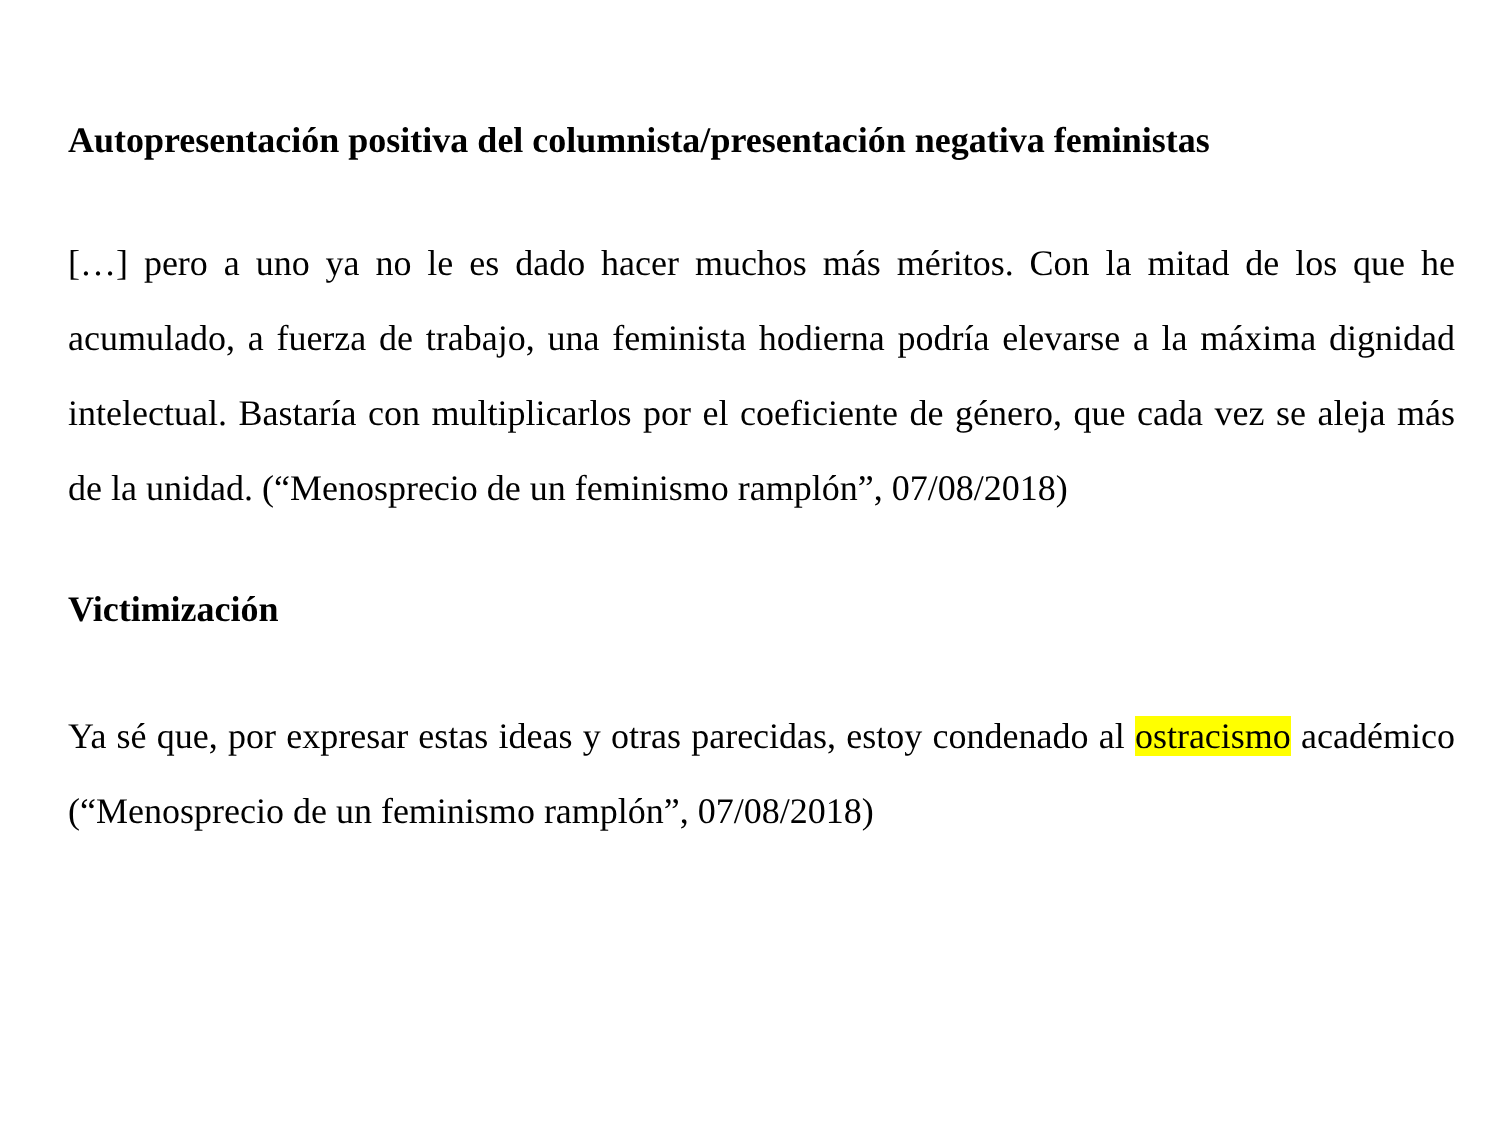Autopresentación positiva del columnista/presentación negativa feministas
[…] pero a uno ya no le es dado hacer muchos más méritos. Con la mitad de los que he acumulado, a fuerza de trabajo, una feminista hodierna podría elevarse a la máxima dignidad intelectual. Bastaría con multiplicarlos por el coeficiente de género, que cada vez se aleja más de la unidad. (“Menosprecio de un feminismo ramplón”, 07/08/2018)
Victimización
Ya sé que, por expresar estas ideas y otras parecidas, estoy condenado al ostracismo académico (“Menosprecio de un feminismo ramplón”, 07/08/2018)